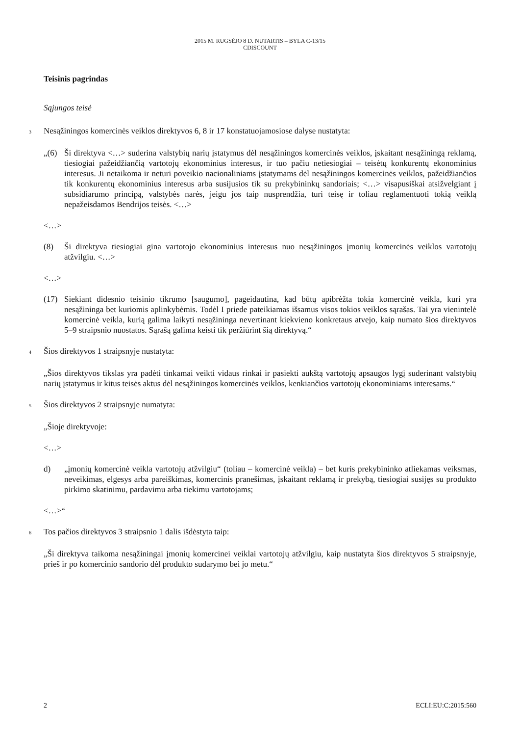2015 M. RUGSĖJO 8 D. NUTARTIS – BYLA C-13/15
CDISCOUNT
Teisinis pagrindas
Sąjungos teisė
3 Nesąžiningos komercinės veiklos direktyvos 6, 8 ir 17 konstatuojamosiose dalyse nustatyta:
„(6) Ši direktyva <…> suderina valstybių narių įstatymus dėl nesąžiningos komercinės veiklos, įskaitant nesąžiningą reklamą, tiesiogiai pažeidžiančią vartotojų ekonominius interesus, ir tuo pačiu netiesiogiai – teisėtų konkurentų ekonominius interesus. Ji netaikoma ir neturi poveikio nacionaliniams įstatymams dėl nesąžiningos komercinės veiklos, pažeidžiančios tik konkurentų ekonominius interesus arba susijusios tik su prekybininkų sandoriais; <…> visapusiškai atsižvelgiant į subsidiarumo principą, valstybės narės, jeigu jos taip nusprendžia, turi teisę ir toliau reglamentuoti tokią veiklą nepažeisdamos Bendrijos teisės. <…>
<…>
(8) Ši direktyva tiesiogiai gina vartotojo ekonominius interesus nuo nesąžiningos įmonių komercinės veiklos vartotojų atžvilgiu. <…>
<…>
(17) Siekiant didesnio teisinio tikrumo [saugumo], pageidautina, kad būtų apibrėžta tokia komercinė veikla, kuri yra nesąžininga bet kuriomis aplinkybėmis. Todėl I priede pateikiamas išsamus visos tokios veiklos sąrašas. Tai yra vienintelė komercinė veikla, kurią galima laikyti nesąžininga nevertinant kiekvieno konkretaus atvejo, kaip numato šios direktyvos 5–9 straipsnio nuostatos. Sąrašą galima keisti tik peržiūrint šią direktyvą.“
4 Šios direktyvos 1 straipsnyje nustatyta:
„Šios direktyvos tikslas yra padėti tinkamai veikti vidaus rinkai ir pasiekti aukštą vartotojų apsaugos lygį suderinant valstybių narių įstatymus ir kitus teisės aktus dėl nesąžiningos komercinės veiklos, kenkiančios vartotojų ekonominiams interesams.“
5 Šios direktyvos 2 straipsnyje numatyta:
„Šioje direktyvoje:
<…>
d) „įmonių komercinė veikla vartotojų atžvilgiu“ (toliau – komercinė veikla) – bet kuris prekybininko atliekamas veiksmas, neveikimas, elgesys arba pareiškimas, komercinis pranešimas, įskaitant reklamą ir prekybą, tiesiogiai susijęs su produkto pirkimo skatinimu, pardavimu arba tiekimu vartotojams;
<…>“
6 Tos pačios direktyvos 3 straipsnio 1 dalis išdėstyta taip:
„Ši direktyva taikoma nesąžiningai įmonių komercinei veiklai vartotojų atžvilgiu, kaip nustatyta šios direktyvos 5 straipsnyje, prieš ir po komercinio sandorio dėl produkto sudarymo bei jo metu.“
2 ECLI:EU:C:2015:560